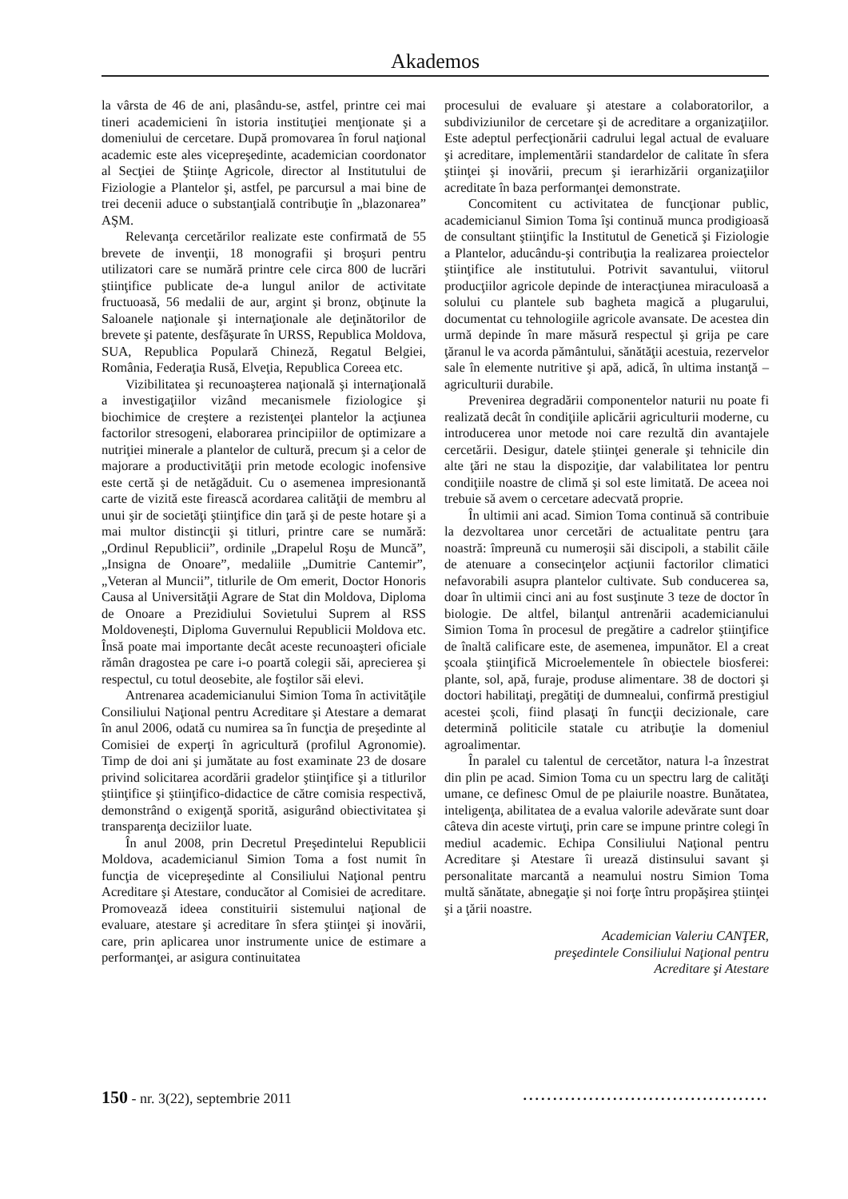Akademos
la vârsta de 46 de ani, plasându-se, astfel, printre cei mai tineri academicieni în istoria instituţiei menţionate şi a domeniului de cercetare. După promovarea în forul naţional academic este ales vicepreşedinte, academician coordonator al Secţiei de Ştiinţe Agricole, director al Institutului de Fiziologie a Plantelor şi, astfel, pe parcursul a mai bine de trei decenii aduce o substanţială contribuţie în „blazonarea” AŞM.
Relevanţa cercetărilor realizate este confirmată de 55 brevete de invenţii, 18 monografii şi broşuri pentru utilizatori care se numără printre cele circa 800 de lucrări ştiinţifice publicate de-a lungul anilor de activitate fructuoasă, 56 medalii de aur, argint şi bronz, obţinute la Saloanele naţionale şi internaţionale ale deţinătorilor de brevete şi patente, desfăşurate în URSS, Republica Moldova, SUA, Republica Populară Chineză, Regatul Belgiei, România, Federaţia Rusă, Elveţia, Republica Coreea etc.
Vizibilitatea şi recunoaşterea naţională şi internaţională a investigaţiilor vizând mecanismele fiziologice şi biochimice de creştere a rezistenţei plantelor la acţiunea factorilor stresogeni, elaborarea principiilor de optimizare a nutriţiei minerale a plantelor de cultură, precum şi a celor de majorare a productivităţii prin metode ecologic inofensive este certă şi de netăgăduit. Cu o asemenea impresionantă carte de vizită este firească acordarea calităţii de membru al unui şir de societăţi ştiinţifice din ţară şi de peste hotare şi a mai multor distincţii şi titluri, printre care se numără: „Ordinul Republicii”, ordinile „Drapelul Roşu de Muncă”, „Insigna de Onoare”, medaliile „Dumitrie Cantemir”, „Veteran al Muncii”, titlurile de Om emerit, Doctor Honoris Causa al Universităţii Agrare de Stat din Moldova, Diploma de Onoare a Prezidiului Sovietului Suprem al RSS Moldoveneşti, Diploma Guvernului Republicii Moldova etc. Însă poate mai importante decât aceste recunoaşteri oficiale rămân dragostea pe care i-o poartă colegii săi, aprecierea şi respectul, cu totul deosebite, ale foştilor săi elevi.
Antrenarea academicianului Simion Toma în activităţile Consiliului Naţional pentru Acreditare şi Atestare a demarat în anul 2006, odată cu numirea sa în funcţia de preşedinte al Comisiei de experţi în agricultură (profilul Agronomie). Timp de doi ani şi jumătate au fost examinate 23 de dosare privind solicitarea acordării gradelor ştiinţifice şi a titlurilor ştiinţifice şi ştiinţifico-didactice de către comisia respectivă, demonstrând o exigenţă sporită, asigurând obiectivitatea şi transparenţa deciziilor luate.
În anul 2008, prin Decretul Preşedintelui Republicii Moldova, academicianul Simion Toma a fost numit în funcţia de vicepreşedinte al Consiliului Naţional pentru Acreditare şi Atestare, conducător al Comisiei de acreditare. Promovează ideea constituirii sistemului naţional de evaluare, atestare şi acreditare în sfera ştiinţei şi inovării, care, prin aplicarea unor instrumente unice de estimare a performanţei, ar asigura continuitatea
procesului de evaluare şi atestare a colaboratorilor, a subdiviziunilor de cercetare şi de acreditare a organizaţiilor. Este adeptul perfecţionării cadrului legal actual de evaluare şi acreditare, implementării standardelor de calitate în sfera ştiinţei şi inovării, precum şi ierarhizării organizaţiilor acreditate în baza performanţei demonstrate.
Concomitent cu activitatea de funcţionar public, academicianul Simion Toma îşi continuă munca prodigioasă de consultant ştiinţific la Institutul de Genetică şi Fiziologie a Plantelor, aducându-şi contribuţia la realizarea proiectelor ştiinţifice ale institutului. Potrivit savantului, viitorul producţiilor agricole depinde de interacţiunea miraculoasă a solului cu plantele sub bagheta magică a plugarului, documentat cu tehnologiile agricole avansate. De acestea din urmă depinde în mare măsură respectul şi grija pe care ţăranul le va acorda pământului, sănătăţii acestuia, rezervelor sale în elemente nutritive şi apă, adică, în ultima instanţă –agriculturii durabile.
Prevenirea degradării componentelor naturii nu poate fi realizată decât în condiţiile aplicării agriculturii moderne, cu introducerea unor metode noi care rezultă din avantajele cercetării. Desigur, datele ştiinţei generale şi tehnicile din alte ţări ne stau la dispoziţie, dar valabilitatea lor pentru condiţiile noastre de climă şi sol este limitată. De aceea noi trebuie să avem o cercetare adecvată proprie.
În ultimii ani acad. Simion Toma continuă să contribuie la dezvoltarea unor cercetări de actualitate pentru ţara noastră: împreună cu numeroşii săi discipoli, a stabilit căile de atenuare a consecinţelor acţiunii factorilor climatici nefavorabili asupra plantelor cultivate. Sub conducerea sa, doar în ultimii cinci ani au fost susţinute 3 teze de doctor în biologie. De altfel, bilanţul antrenării academicianului Simion Toma în procesul de pregătire a cadrelor ştiinţifice de înaltă calificare este, de asemenea, impunător. El a creat şcoala ştiinţifică Microelementele în obiectele biosferei: plante, sol, apă, furaje, produse alimentare. 38 de doctori şi doctori habilitaţi, pregătiţi de dumnealui, confirmă prestigiul acestei şcoli, fiind plasaţi în funcţii decizionale, care determină politicile statale cu atribuţie la domeniul agroalimentar.
În paralel cu talentul de cercetător, natura l-a înzestrat din plin pe acad. Simion Toma cu un spectru larg de calităţi umane, ce definesc Omul de pe plaiurile noastre. Bunătatea, inteligenţa, abilitatea de a evalua valorile adevărate sunt doar câteva din aceste virtuţi, prin care se impune printre colegi în mediul academic. Echipa Consiliului Naţional pentru Acreditare şi Atestare îi urează distinsului savant şi personalitate marcantă a neamului nostru Simion Toma multă sănătate, abnegaţie şi noi forţe întru propăşirea ştiinţei şi a ţării noastre.
Academician Valeriu CANŢER,
preşedintele Consiliului Naţional pentru
Acreditare şi Atestare
150 - nr. 3(22), septembrie 2011.........................................